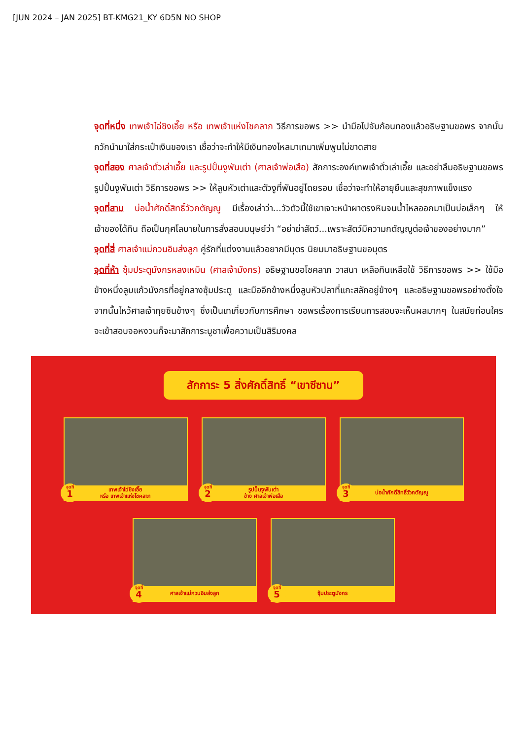[JUN 2024 – JAN 2025] BT-KMG21_KY 6D5N NO SHOP
จุดที่หนึ่ง เทพเจ้าไฉ่ซิงเอี๊ย หรือ เทพเจ้าแห่งโชคลาภ วิธีการขอพร >> นำมือไปจับก้อนทองแล้วอธิษฐานขอพร จากนั้นกวักนำมาใส่กระเป๋าเงินของเรา เชื่อว่าจะทำให้มีเงินทองไหลมาเทมาเพิ่มพูนไม่ขาดสาย
จุดที่สอง ศาลเจ้าตั่วเล่าเอี๊ย และรูปปั้นงูพันเต่า (ศาลเจ้าพ่อเสือ) สักการะองค์เทพเจ้าตั่วเล่าเอี๊ย และอย่าลืมอธิษฐานขอพรรูปปั้นงูพันเต่า วิธีการขอพร >> ให้ลูบหัวเต่าและตัวงูที่พันอยู่โดยรอบ เชื่อว่าจะทำให้อายุยืนและสุขภาพแข็งแรง
จุดที่สาม บ่อน้ำศักดิ์สิทธิ์วัวกตัญญู มีเรื่องเล่าว่า...วัวตัวนี้ใช้เขาเจาะหน้าผาตรงหินจนน้ำไหลออกมาเป็นบ่อเล็กๆ ให้เจ้าของได้กิน ถือเป็นกุศโลบายในการสั่งสอนมนุษย์ว่า “อย่าฆ่าสัตว์...เพราะสัตว์มีความกตัญญูต่อเจ้าของอย่างมาก”
จุดที่สี่ ศาลเจ้าแม่กวนอิมส่งลูก คู่รักที่แต่งงานแล้วอยากมีบุตร นิยมมาอธิษฐานขอบุตร
จุดที่ห้า ซุ้มประตูมังกรหลงเหมิน (ศาลเจ้ามังกร) อธิษฐานขอโชคลาภ วาสนา เหลือกินเหลือใช้ วิธีการขอพร >> ใช้มือข้างหนึ่งลูบแก้วมังกรที่อยู่กลางซุ้มประตู และมืออีกข้างหนึ่งลูบหัวปลาที่แกะสลักอยู่ข้างๆ และอธิษฐานขอพรอย่างตั้งใจ จากนั้นไหว้ศาลเจ้ากุยซินข้างๆ ซึ่งเป็นเทเกี่ยวกับการศึกษา ขอพรเรื่องการเรียนการสอบจะเห็นผลมากๆ ในสมัยก่อนใครจะเข้าสอบจอหงวนก็จะมาสักการะบูชาเพื่อความเป็นสิริมงคล
สักการะ 5 สิ่งศักดิ์สิทธิ์ “เขาซีซาน”
เทพเจ้าไฉ่ซิงเอี๊ย
หรือ เทพเจ้าแห่งโชคลาภ
จุดที่
1
รูปปั้นงูพันเต่า
ข้าง ศาลเจ้าพ่อเสือ
จุดที่
2
บ่อน้ำศักดิ์สิทธิ์วัวกตัญญู
จุดที่
3
ศาลเจ้าแม่กวนอิมส่งลูก
จุดที่
4
ซุ้มประตูมังกร
จุดที่
5